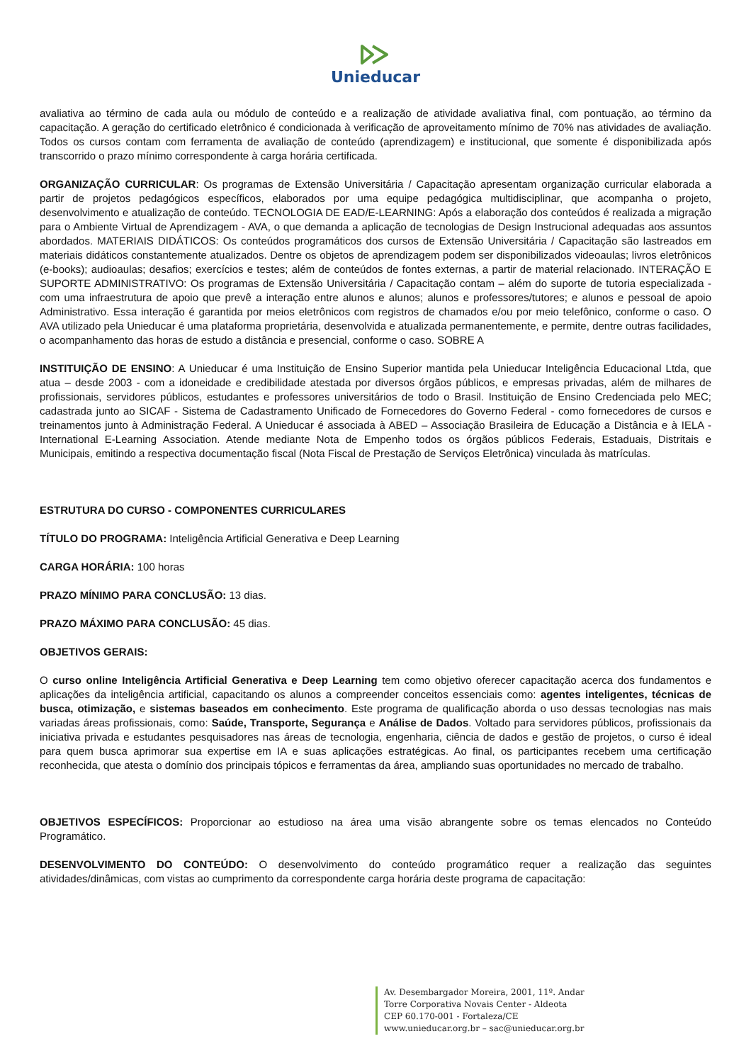Unieducar
avaliativa ao término de cada aula ou módulo de conteúdo e a realização de atividade avaliativa final, com pontuação, ao término da capacitação. A geração do certificado eletrônico é condicionada à verificação de aproveitamento mínimo de 70% nas atividades de avaliação. Todos os cursos contam com ferramenta de avaliação de conteúdo (aprendizagem) e institucional, que somente é disponibilizada após transcorrido o prazo mínimo correspondente à carga horária certificada.
ORGANIZAÇÃO CURRICULAR: Os programas de Extensão Universitária / Capacitação apresentam organização curricular elaborada a partir de projetos pedagógicos específicos, elaborados por uma equipe pedagógica multidisciplinar, que acompanha o projeto, desenvolvimento e atualização de conteúdo. TECNOLOGIA DE EAD/E-LEARNING: Após a elaboração dos conteúdos é realizada a migração para o Ambiente Virtual de Aprendizagem - AVA, o que demanda a aplicação de tecnologias de Design Instrucional adequadas aos assuntos abordados. MATERIAIS DIDÁTICOS: Os conteúdos programáticos dos cursos de Extensão Universitária / Capacitação são lastreados em materiais didáticos constantemente atualizados. Dentre os objetos de aprendizagem podem ser disponibilizados videoaulas; livros eletrônicos (e-books); audioaulas; desafios; exercícios e testes; além de conteúdos de fontes externas, a partir de material relacionado. INTERAÇÃO E SUPORTE ADMINISTRATIVO: Os programas de Extensão Universitária / Capacitação contam – além do suporte de tutoria especializada - com uma infraestrutura de apoio que prevê a interação entre alunos e alunos; alunos e professores/tutores; e alunos e pessoal de apoio Administrativo. Essa interação é garantida por meios eletrônicos com registros de chamados e/ou por meio telefônico, conforme o caso. O AVA utilizado pela Unieducar é uma plataforma proprietária, desenvolvida e atualizada permanentemente, e permite, dentre outras facilidades, o acompanhamento das horas de estudo a distância e presencial, conforme o caso. SOBRE A
INSTITUIÇÃO DE ENSINO: A Unieducar é uma Instituição de Ensino Superior mantida pela Unieducar Inteligência Educacional Ltda, que atua – desde 2003 - com a idoneidade e credibilidade atestada por diversos órgãos públicos, e empresas privadas, além de milhares de profissionais, servidores públicos, estudantes e professores universitários de todo o Brasil. Instituição de Ensino Credenciada pelo MEC; cadastrada junto ao SICAF - Sistema de Cadastramento Unificado de Fornecedores do Governo Federal - como fornecedores de cursos e treinamentos junto à Administração Federal. A Unieducar é associada à ABED – Associação Brasileira de Educação a Distância e à IELA - International E-Learning Association. Atende mediante Nota de Empenho todos os órgãos públicos Federais, Estaduais, Distritais e Municipais, emitindo a respectiva documentação fiscal (Nota Fiscal de Prestação de Serviços Eletrônica) vinculada às matrículas.
ESTRUTURA DO CURSO - COMPONENTES CURRICULARES
TÍTULO DO PROGRAMA: Inteligência Artificial Generativa e Deep Learning
CARGA HORÁRIA: 100 horas
PRAZO MÍNIMO PARA CONCLUSÃO: 13 dias.
PRAZO MÁXIMO PARA CONCLUSÃO: 45 dias.
OBJETIVOS GERAIS:
O curso online Inteligência Artificial Generativa e Deep Learning tem como objetivo oferecer capacitação acerca dos fundamentos e aplicações da inteligência artificial, capacitando os alunos a compreender conceitos essenciais como: agentes inteligentes, técnicas de busca, otimização, e sistemas baseados em conhecimento. Este programa de qualificação aborda o uso dessas tecnologias nas mais variadas áreas profissionais, como: Saúde, Transporte, Segurança e Análise de Dados. Voltado para servidores públicos, profissionais da iniciativa privada e estudantes pesquisadores nas áreas de tecnologia, engenharia, ciência de dados e gestão de projetos, o curso é ideal para quem busca aprimorar sua expertise em IA e suas aplicações estratégicas. Ao final, os participantes recebem uma certificação reconhecida, que atesta o domínio dos principais tópicos e ferramentas da área, ampliando suas oportunidades no mercado de trabalho.
OBJETIVOS ESPECÍFICOS: Proporcionar ao estudioso na área uma visão abrangente sobre os temas elencados no Conteúdo Programático.
DESENVOLVIMENTO DO CONTEÚDO: O desenvolvimento do conteúdo programático requer a realização das seguintes atividades/dinâmicas, com vistas ao cumprimento da correspondente carga horária deste programa de capacitação:
Av. Desembargador Moreira, 2001, 11º. Andar
Torre Corporativa Novais Center - Aldeota
CEP 60.170-001 - Fortaleza/CE
www.unieducar.org.br – sac@unieducar.org.br